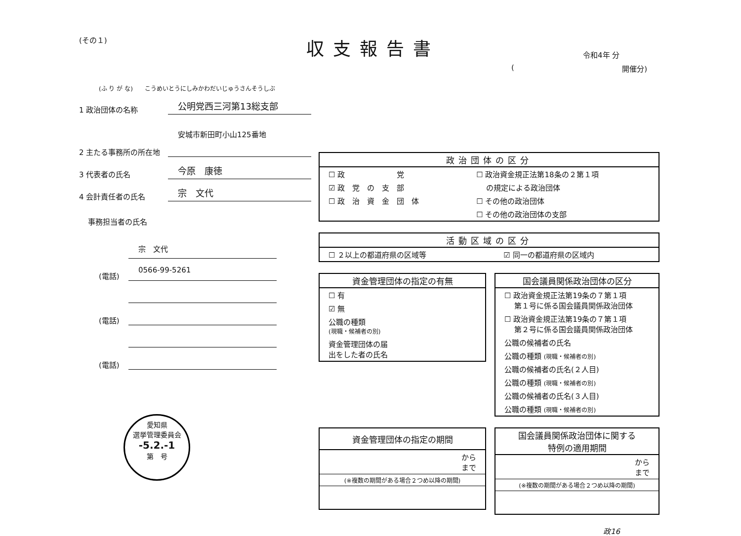(その１) 収支報告書 令和4年 分
(開催分)
(ふ り が な)　　こうめいとうにしみかわだいじゅうさんそうしぶ
1 政治団体の名称 公明党西三河第13総支部
2 主たる事務所の所在地 安城市新田町小山125番地
3 代表者の氏名 今原　康徳
4 会計責任者の氏名 宗　文代
事務担当者の氏名
宗　文代
(電話) 0566-99-5261
(電話)
(電話)
愛知県
選挙管理委員会
-5.2.-1
第　号
| 政治団体の区分 | |
| --- | --- |
| ☐ 政 党 | ☐ 政治資金規正法第18条の２第１項 |
| ☑ 政 党 の 支 部 | の規定による政治団体 |
| ☐ 政 治 資 金 団 体 | ☐ その他の政治団体 |
| | ☐ その他の政治団体の支部 |
| 活動区域の区分 | |
| --- | --- |
| ☐ ２以上の都道府県の区域等 | ☑ 同一の都道府県の区域内 |
| 資金管理団体の指定の有無 |
| --- |
| ☐ 有 |
| ☑ 無 |
| 公職の種類 (現職・候補者の別) |
| 資金管理団体の届 出をした者の氏名 |
| 国会議員関係政治団体の区分 |
| --- |
| ☐ 政治資金規正法第19条の７第１項 第１号に係る国会議員関係政治団体 |
| ☐ 政治資金規正法第19条の７第１項 第２号に係る国会議員関係政治団体 |
| 公職の候補者の氏名 |
| 公職の種類 (現職・候補者の別) |
| 公職の候補者の氏名(２人目) |
| 公職の種類 (現職・候補者の別) |
| 公職の候補者の氏名(３人目) |
| 公職の種類 (現職・候補者の別) |
| 資金管理団体の指定の期間 |
| --- |
| から まで |
| (※複数の期間がある場合２つめ以降の期間) |
| 国会議員関係政治団体に関する 特例の適用期間 |
| --- |
| から まで |
| (※複数の期間がある場合２つめ以降の期間) |
政16